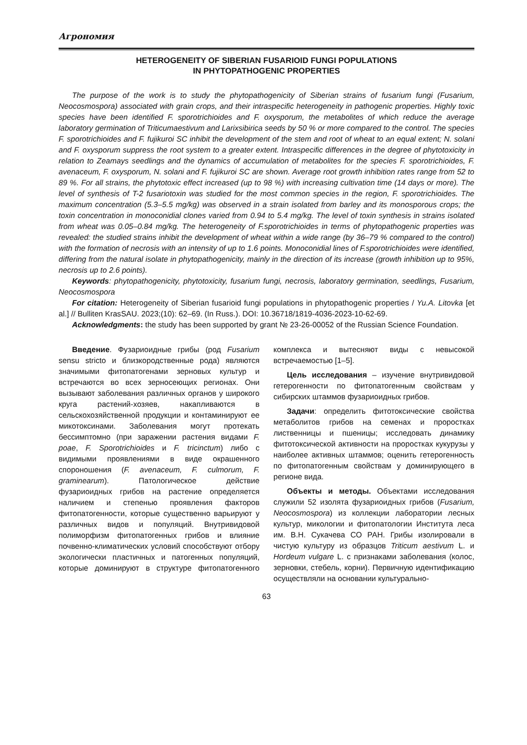Агрономия
HETEROGENEITY OF SIBERIAN FUSARIOID FUNGI POPULATIONS
IN PHYTOPATHOGENIC PROPERTIES
The purpose of the work is to study the phytopathogenicity of Siberian strains of fusarium fungi (Fusarium, Neocosmospora) associated with grain crops, and their intraspecific heterogeneity in pathogenic properties. Highly toxic species have been identified F. sporotrichioides and F. oxysporum, the metabolites of which reduce the average laboratory germination of Triticumaestivum and Larixsibirica seeds by 50 % or more compared to the control. The species F. sporotrichioides and F. fujikuroi SC inhibit the development of the stem and root of wheat to an equal extent; N. solani and F. oxysporum suppress the root system to a greater extent. Intraspecific differences in the degree of phytotoxicity in relation to Zeamays seedlings and the dynamics of accumulation of metabolites for the species F. sporotrichioides, F. avenaceum, F. oxysporum, N. solani and F. fujikuroi SC are shown. Average root growth inhibition rates range from 52 to 89 %. For all strains, the phytotoxic effect increased (up to 98 %) with increasing cultivation time (14 days or more). The level of synthesis of T-2 fusariotoxin was studied for the most common species in the region, F. sporotrichioides. The maximum concentration (5.3–5.5 mg/kg) was observed in a strain isolated from barley and its monosporous crops; the toxin concentration in monoconidial clones varied from 0.94 to 5.4 mg/kg. The level of toxin synthesis in strains isolated from wheat was 0.05–0.84 mg/kg. The heterogeneity of F.sporotrichioides in terms of phytopathogenic properties was revealed: the studied strains inhibit the development of wheat within a wide range (by 36–79 % compared to the control) with the formation of necrosis with an intensity of up to 1.6 points. Monoconidial lines of F.sporotrichioides were identified, differing from the natural isolate in phytopathogenicity, mainly in the direction of its increase (growth inhibition up to 95%, necrosis up to 2.6 points).
Keywords: phytopathogenicity, phytotoxicity, fusarium fungi, necrosis, laboratory germination, seedlings, Fusarium, Neocosmospora
For citation: Heterogeneity of Siberian fusarioid fungi populations in phytopathogenic properties / Yu.A. Litovka [et al.] // Bulliten KrasSAU. 2023;(10): 62–69. (In Russ.). DOI: 10.36718/1819-4036-2023-10-62-69.
Acknowledgments: the study has been supported by grant № 23-26-00052 of the Russian Science Foundation.
Введение. Фузариоидные грибы (род Fusarium sensu stricto и близкородственные рода) являются значимыми фитопатогенами зерновых культур и встречаются во всех зерносеющих регионах. Они вызывают заболевания различных органов у широкого круга растений-хозяев, накапливаются в сельскохозяйственной продукции и контаминируют ее микотоксинами. Заболевания могут протекать бессимптомно (при заражении растения видами F. poae, F. Sporotrichioides и F. tricinctum) либо с видимыми проявлениями в виде окрашенного спороношения (F. avenaceum, F. culmorum, F. graminearum). Патологическое действие фузариоидных грибов на растение определяется наличием и степенью проявления факторов фитопатогенности, которые существенно варьируют у различных видов и популяций. Внутривидовой полиморфизм фитопатогенных грибов и влияние почвенно-климатических условий способствуют отбору экологически пластичных и патогенных популяций, которые доминируют в структуре фитопатогенного комплекса и вытесняют виды с невысокой встречаемостью [1–5].
Цель исследования – изучение внутривидовой гетерогенности по фитопатогенным свойствам у сибирских штаммов фузариоидных грибов.
Задачи: определить фитотоксические свойства метаболитов грибов на семенах и проростках лиственницы и пшеницы; исследовать динамику фитотоксической активности на проростках кукурузы у наиболее активных штаммов; оценить гетерогенность по фитопатогенным свойствам у доминирующего в регионе вида.
Объекты и методы. Объектами исследования служили 52 изолята фузариоидных грибов (Fusarium, Neocosmospora) из коллекции лаборатории лесных культур, микологии и фитопатологии Института леса им. В.Н. Сукачева СО РАН. Грибы изолировали в чистую культуру из образцов Triticum aestivum L. и Hordeum vulgare L. с признаками заболевания (колос, зерновки, стебель, корни). Первичную идентификацию осуществляли на основании культурально-
63